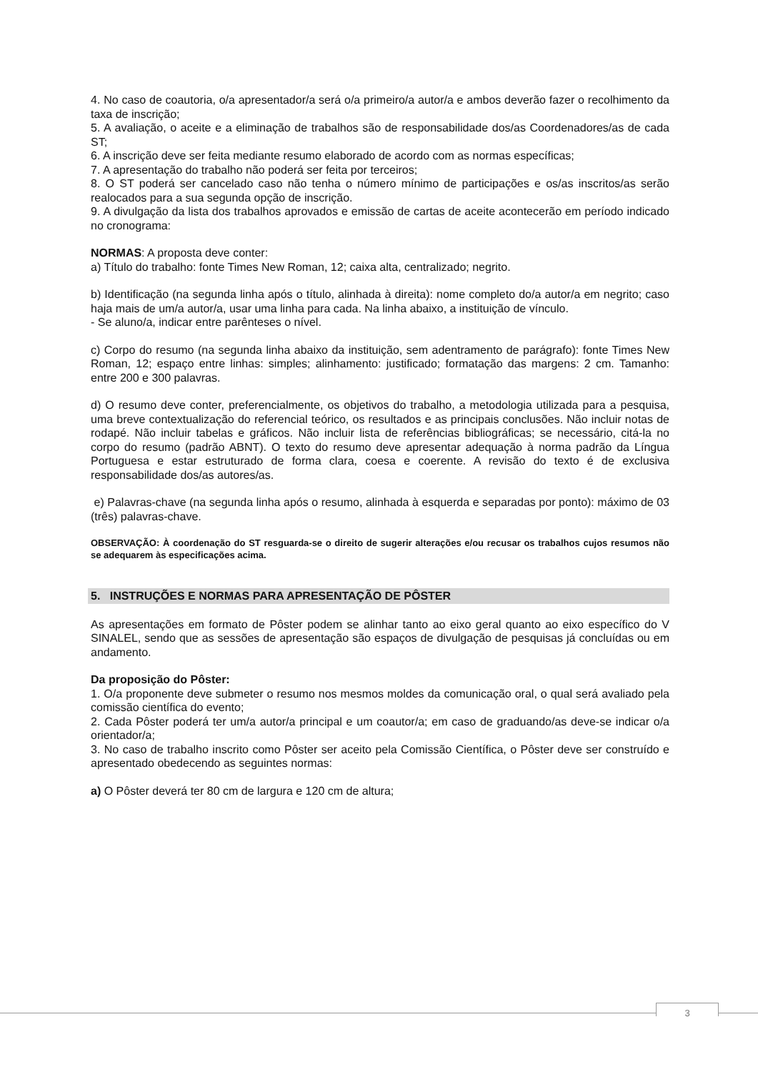4. No caso de coautoria, o/a apresentador/a será o/a primeiro/a autor/a e ambos deverão fazer o recolhimento da taxa de inscrição;
5. A avaliação, o aceite e a eliminação de trabalhos são de responsabilidade dos/as Coordenadores/as de cada ST;
6. A inscrição deve ser feita mediante resumo elaborado de acordo com as normas específicas;
7. A apresentação do trabalho não poderá ser feita por terceiros;
8. O ST poderá ser cancelado caso não tenha o número mínimo de participações e os/as inscritos/as serão realocados para a sua segunda opção de inscrição.
9. A divulgação da lista dos trabalhos aprovados e emissão de cartas de aceite acontecerão em período indicado no cronograma:
NORMAS: A proposta deve conter:
a) Título do trabalho: fonte Times New Roman, 12; caixa alta, centralizado; negrito.
b) Identificação (na segunda linha após o título, alinhada à direita): nome completo do/a autor/a em negrito; caso haja mais de um/a autor/a, usar uma linha para cada. Na linha abaixo, a instituição de vínculo.
- Se aluno/a, indicar entre parênteses o nível.
c) Corpo do resumo (na segunda linha abaixo da instituição, sem adentramento de parágrafo): fonte Times New Roman, 12; espaço entre linhas: simples; alinhamento: justificado; formatação das margens: 2 cm. Tamanho: entre 200 e 300 palavras.
d) O resumo deve conter, preferencialmente, os objetivos do trabalho, a metodologia utilizada para a pesquisa, uma breve contextualização do referencial teórico, os resultados e as principais conclusões. Não incluir notas de rodapé. Não incluir tabelas e gráficos. Não incluir lista de referências bibliográficas; se necessário, citá-la no corpo do resumo (padrão ABNT). O texto do resumo deve apresentar adequação à norma padrão da Língua Portuguesa e estar estruturado de forma clara, coesa e coerente. A revisão do texto é de exclusiva responsabilidade dos/as autores/as.
e) Palavras-chave (na segunda linha após o resumo, alinhada à esquerda e separadas por ponto): máximo de 03 (três) palavras-chave.
OBSERVAÇÃO: À coordenação do ST resguarda-se o direito de sugerir alterações e/ou recusar os trabalhos cujos resumos não se adequarem às especificações acima.
5. INSTRUÇÕES E NORMAS PARA APRESENTAÇÃO DE PÔSTER
As apresentações em formato de Pôster podem se alinhar tanto ao eixo geral quanto ao eixo específico do V SINALEL, sendo que as sessões de apresentação são espaços de divulgação de pesquisas já concluídas ou em andamento.
Da proposição do Pôster:
1. O/a proponente deve submeter o resumo nos mesmos moldes da comunicação oral, o qual será avaliado pela comissão científica do evento;
2. Cada Pôster poderá ter um/a autor/a principal e um coautor/a; em caso de graduando/as deve-se indicar o/a orientador/a;
3. No caso de trabalho inscrito como Pôster ser aceito pela Comissão Científica, o Pôster deve ser construído e apresentado obedecendo as seguintes normas:
a) O Pôster deverá ter 80 cm de largura e 120 cm de altura;
3